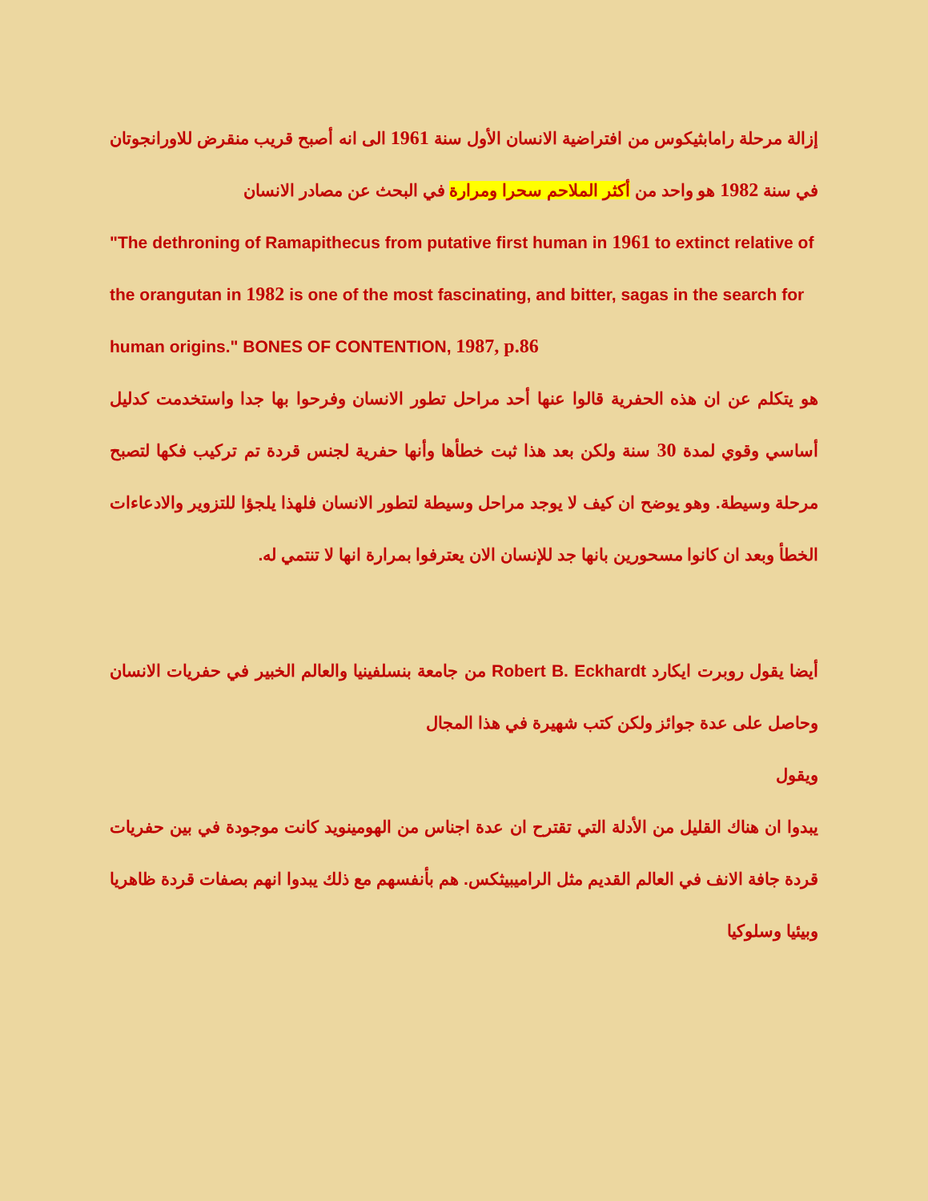إزالة مرحلة رامابثيكوس من افتراضية الانسان الأول سنة 1961 الى انه أصبح قريب منقرض للاورانجوتان في سنة 1982 هو واحد من أكثر الملاحم سحرا ومرارة في البحث عن مصادر الانسان
"The dethroning of Ramapithecus from putative first human in 1961 to extinct relative of the orangutan in 1982 is one of the most fascinating, and bitter, sagas in the search for human origins." BONES OF CONTENTION, 1987, p.86
هو يتكلم عن ان هذه الحفرية قالوا عنها أحد مراحل تطور الانسان وفرحوا بها جدا واستخدمت كدليل أساسي وقوي لمدة 30 سنة ولكن بعد هذا ثبت خطأها وأنها حفرية لجنس قردة تم تركيب فكها لتصبح مرحلة وسيطة. وهو يوضح ان كيف لا يوجد مراحل وسيطة لتطور الانسان فلهذا يلجؤا للتزوير والادعاءات الخطأ وبعد ان كانوا مسحورين بانها جد للإنسان الان يعترفوا بمرارة انها لا تنتمي له.
أيضا يقول روبرت ايكارد Robert B. Eckhardt من جامعة بنسلفينيا والعالم الخبير في حفريات الانسان وحاصل على عدة جوائز ولكن كتب شهيرة في هذا المجال
ويقول
يبدوا ان هناك القليل من الأدلة التي تقترح ان عدة اجناس من الهومينويد كانت موجودة في بين حفريات قردة جافة الانف في العالم القديم مثل الراميبيثكس. هم بأنفسهم مع ذلك يبدوا انهم بصفات قردة ظاهريا وبيئيا وسلوكيا